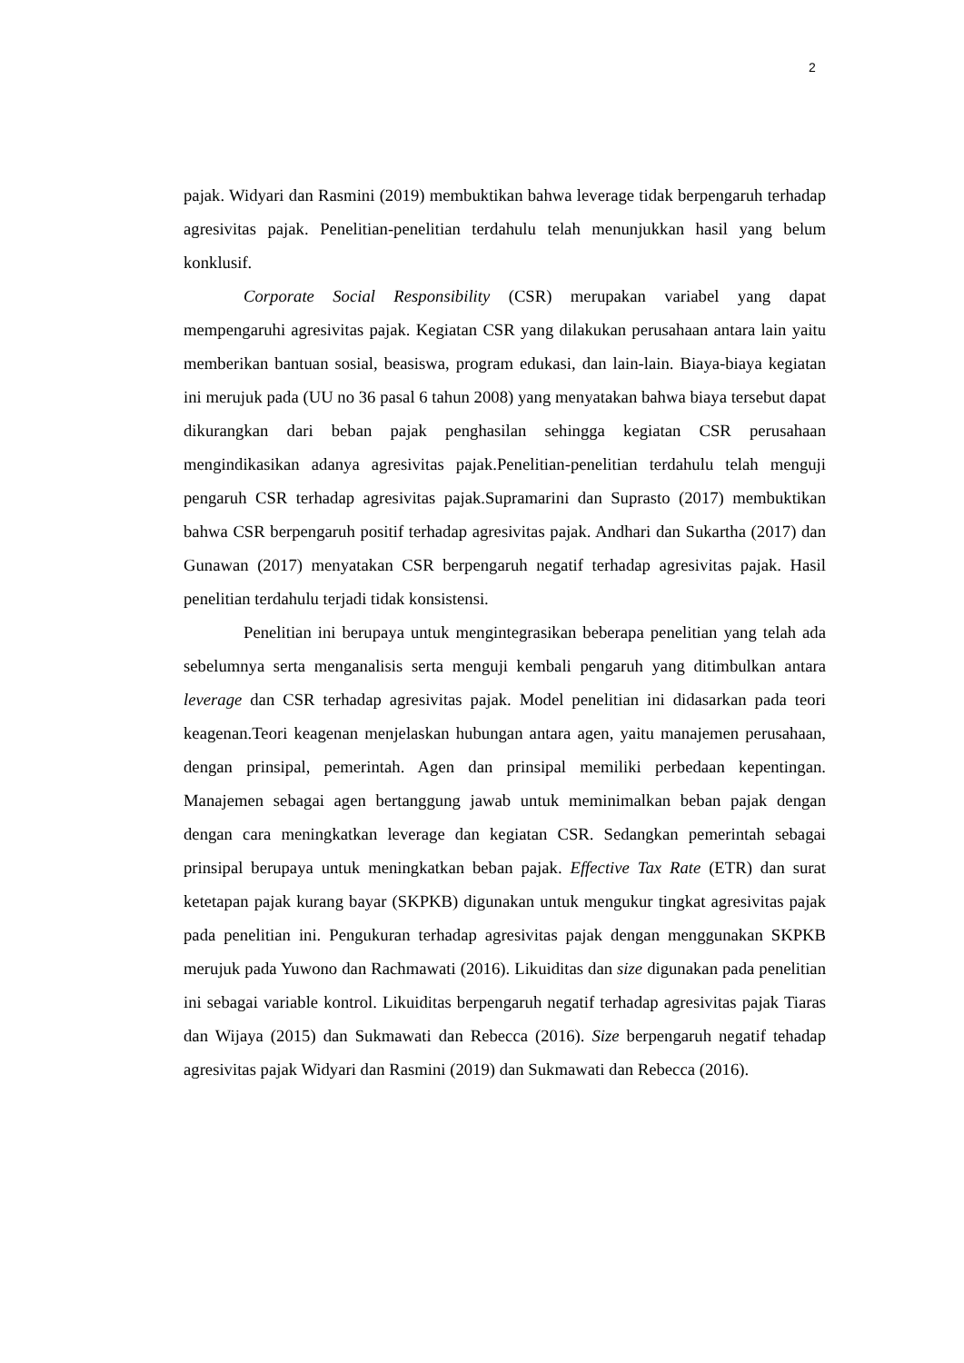2
pajak. Widyari dan Rasmini (2019) membuktikan bahwa leverage tidak berpengaruh terhadap agresivitas pajak. Penelitian-penelitian terdahulu telah menunjukkan hasil yang belum konklusif.
Corporate Social Responsibility (CSR) merupakan variabel yang dapat mempengaruhi agresivitas pajak. Kegiatan CSR yang dilakukan perusahaan antara lain yaitu memberikan bantuan sosial, beasiswa, program edukasi, dan lain-lain. Biaya-biaya kegiatan ini merujuk pada (UU no 36 pasal 6 tahun 2008) yang menyatakan bahwa biaya tersebut dapat dikurangkan dari beban pajak penghasilan sehingga kegiatan CSR perusahaan mengindikasikan adanya agresivitas pajak.Penelitian-penelitian terdahulu telah menguji pengaruh CSR terhadap agresivitas pajak.Supramarini dan Suprasto (2017) membuktikan bahwa CSR berpengaruh positif terhadap agresivitas pajak. Andhari dan Sukartha (2017) dan Gunawan (2017) menyatakan CSR berpengaruh negatif terhadap agresivitas pajak. Hasil penelitian terdahulu terjadi tidak konsistensi.
Penelitian ini berupaya untuk mengintegrasikan beberapa penelitian yang telah ada sebelumnya serta menganalisis serta menguji kembali pengaruh yang ditimbulkan antara leverage dan CSR terhadap agresivitas pajak. Model penelitian ini didasarkan pada teori keagenan.Teori keagenan menjelaskan hubungan antara agen, yaitu manajemen perusahaan, dengan prinsipal, pemerintah. Agen dan prinsipal memiliki perbedaan kepentingan. Manajemen sebagai agen bertanggung jawab untuk meminimalkan beban pajak dengan dengan cara meningkatkan leverage dan kegiatan CSR. Sedangkan pemerintah sebagai prinsipal berupaya untuk meningkatkan beban pajak. Effective Tax Rate (ETR) dan surat ketetapan pajak kurang bayar (SKPKB) digunakan untuk mengukur tingkat agresivitas pajak pada penelitian ini. Pengukuran terhadap agresivitas pajak dengan menggunakan SKPKB merujuk pada Yuwono dan Rachmawati (2016). Likuiditas dan size digunakan pada penelitian ini sebagai variable kontrol. Likuiditas berpengaruh negatif terhadap agresivitas pajak Tiaras dan Wijaya (2015) dan Sukmawati dan Rebecca (2016). Size berpengaruh negatif tehadap agresivitas pajak Widyari dan Rasmini (2019) dan Sukmawati dan Rebecca (2016).